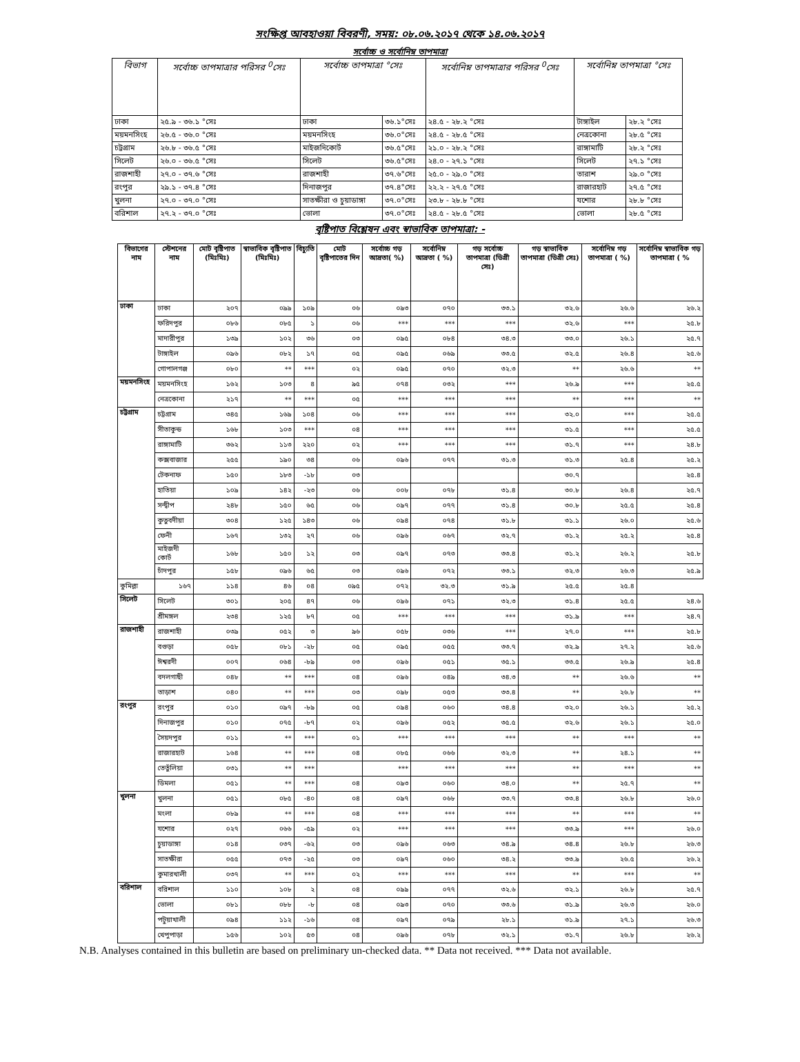সংক্ষিপ্ত আবহাওয়া বিবরণী, সময়: ০৮.০৬.২০১৭ থেকে ১৪.০৬.২০১৭
সর্বোচ্চ ও সর্বোনিম্ন তাপমাত্রা
| বিভাগ | সর্বোচ্চ তাপমাত্রার পরিসর <sup>0</sup>সেঃ | সর্বোচ্চ তাপমাত্রা °সেঃ | | সর্বোনিম্ন তাপমাত্রার পরিসর <sup>0</sup>সেঃ | সর্বোনিম্ন তাপমাত্রা °সেঃ | |
| --- | --- | --- | --- | --- | --- | --- |
| ঢাকা | ২৫.৯ - ৩৬.১ °সেঃ | ঢাকা | ৩৬.১°সেঃ | ২৪.৫ - ২৮.২ °সেঃ | টাঙ্গাইল | ২৮.২ °সেঃ |
| ময়মনসিংহ | ২৬.৫ - ৩৬.০ °সেঃ | ময়মনসিংহ | ৩৬.০°সেঃ | ২৪.৫ - ২৮.৫ °সেঃ | নেত্রকোনা | ২৮.৫ °সেঃ |
| চট্টগ্রাম | ২৬.৮ - ৩৬.৫ °সেঃ | মাইজদিকোর্ট | ৩৬.৫°সেঃ | ২১.০ - ২৮.২ °সেঃ | রাঙ্গামাটি | ২৮.২ °সেঃ |
| সিলেট | ২৬.০ - ৩৬.৫ °সেঃ | সিলেট | ৩৬.৫°সেঃ | ২৪.০ - ২৭.১ °সেঃ | সিলেট | ২৭.১ °সেঃ |
| রাজশাহী | ২৭.০ - ৩৭.৬ °সেঃ | রাজশাহী | ৩৭.৬°সেঃ | ২৫.০ - ২৯.০ °সেঃ | তারাশ | ২৯.০ °সেঃ |
| রংপুর | ২৯.১ - ৩৭.৪ °সেঃ | দিনাজপুর | ৩৭.৪°সেঃ | ২২.২ - ২৭.৫ °সেঃ | রাজারহাট | ২৭.৫ °সেঃ |
| খুলনা | ২৭.০ - ৩৭.০ °সেঃ | সাতক্ষীরা ও চুয়াডাঙ্গা | ৩৭.০°সেঃ | ২৩.৮ - ২৮.৮ °সেঃ | যশোর | ২৮.৮ °সেঃ |
| বরিশাল | ২৭.২ - ৩৭.০ °সেঃ | ভোলা | ৩৭.০°সেঃ | ২৪.৫ - ২৮.৫ °সেঃ | ভোলা | ২৮.৫ °সেঃ |
বৃষ্টিপাত বিশ্লেষন এবং স্বাভাবিক তাপমাত্রা: -
| বিভাগের নাম | স্টেশনের নাম | মোট বৃষ্টিপাত (মিঃমিঃ) | স্বাভাবিক বৃষ্টিপাত (মিঃমিঃ) | বিচ্যুতি | মোট বৃষ্টিপাতের দিন | সর্বোচ্চ গড় আদ্রতা( %) | সর্বোনিম্ন আদ্রতা ( %) | গড় সর্বোচ্চ তাপমাত্রা (ডিগ্রী সেঃ) | গড় স্বাভাবিক তাপমাত্রা (ডিগ্রী সেঃ) | সর্বোনিম্ন গড় তাপমাত্রা ( %) | সর্বোনিম্ন স্বাভাবিক গড় তাপমাত্রা ( % |
| --- | --- | --- | --- | --- | --- | --- | --- | --- | --- | --- | --- |
| ঢাকা | ঢাকা | ২০৭ | ০৯৯ | ১০৯ | ০৬ | ০৯৩ | ০৭০ | ৩৩.১ | ৩২.৬ | ২৬.৬ | ২৬.২ |
| | ফরিদপুর | ০৮৬ | ০৮৫ | ১ | ০৬ | *** | *** | *** | ৩২.৬ | *** | ২৫.৮ |
| | মাদারীপুর | ১৩৯ | ১০২ | ৩৬ | ০৩ | ০৯৫ | ০৮৪ | ৩৪.৩ | ৩৩.০ | ২৬.১ | ২৫.৭ |
| | টাঙ্গাইল | ০৯৬ | ০৮২ | ১৭ | ০৫ | ০৯৫ | ০৬৯ | ৩৩.৫ | ৩২.৫ | ২৬.৪ | ২৫.৬ |
| | গোপালগঞ্জ | ০৮০ | ** | *** | ০২ | ০৯৫ | ০৭০ | ৩২.৩ | ** | ২৬.৬ | ** |
| ময়মনসিংহ | ময়মনসিংহ | ১৬২ | ১০৩ | ৪ | ৯৫ | ০৭৪ | ০৩২ | *** | ২৬.৯ | *** | ২৫.৫ |
| | নেত্রকোনা | ২১৭ | ** | *** | ০৫ | *** | *** | *** | ** | *** | ** |
| চট্টগ্রাম | চট্টগ্রাম | ৩৪৫ | ১৬৯ | ১০৪ | ০৬ | *** | *** | *** | ৩২.০ | *** | ২৫.৫ |
| | সীতাকুন্ড | ১৬৮ | ১০৩ | *** | ০৪ | *** | *** | *** | ৩১.৫ | *** | ২৫.৫ |
| | রাঙ্গামাটি | ৩৬২ | ১১৩ | ২২০ | ০২ | *** | *** | *** | ৩১.৭ | *** | ২৪.৮ |
| | কক্সবাজার | ২৫৫ | ১৯০ | ৩৪ | ০৬ | ০৯৬ | ০৭৭ | ৩১.৩ | ৩১.৩ | ২৫.৪ | ২৫.২ |
| | টেকনাফ | ১৫০ | ১৮৩ | -১৮ | ০৩ | | | | ৩০.৭ | | ২৫.৪ |
| | হাতিয়া | ১০৯ | ১৪২ | -২৩ | ০৬ | ০০৮ | ০৭৮ | ৩১.৪ | ৩০.৮ | ২৬.৪ | ২৫.৭ |
| | সন্দ্বীপ | ২৪৮ | ১৫০ | ৬৫ | ০৬ | ০৯৭ | ০৭৭ | ৩১.৪ | ৩০.৮ | ২৫.৫ | ২৫.৪ |
| | কুতুবদীয়া | ৩০৪ | ১২৫ | ১৪৩ | ০৬ | ০৯৪ | ০৭৪ | ৩১.৮ | ৩১.১ | ২৬.০ | ২৫.৬ |
| | ফেনী | ১৬৭ | ১৩২ | ২৭ | ০৬ | ০৯৬ | ০৬৭ | ৩২.৭ | ৩১.২ | ২৫.২ | ২৫.৪ |
| | মাইজদী কোর্ট | ১৬৮ | ১৫০ | ১২ | ০৩ | ০৯৭ | ০৭৩ | ৩৩.৪ | ৩১.২ | ২৬.২ | ২৫.৮ |
| | চাঁদপুর | ১৫৮ | ০৯৬ | ৬৫ | ০৩ | ০৯৬ | ০৭২ | ৩৩.১ | ৩২.৩ | ২৬.৩ | ২৫.৯ |
| কুমিল্লা | ১৬৭ | ১১৪ | ৪৬ | ০৪ | ০৯৫ | ০৭২ | ৩২.৩ | ৩১.৯ | ২৫.৫ | ২৫.৪ | |
| সিলেট | সিলেট | ৩০১ | ২০৫ | ৪৭ | ০৬ | ০৯৬ | ০৭১ | ৩২.৩ | ৩১.৪ | ২৫.৫ | ২৪.৬ |
| | শ্রীমঙ্গল | ২৩৪ | ১২৫ | ৮৭ | ০৫ | *** | *** | *** | ৩১.৯ | *** | ২৪.৭ |
| রাজশাহী | রাজশাহী | ০৩৯ | ০৫২ | ৩ | ৯৬ | ০৫৮ | ০৩৬ | *** | ২৭.০ | *** | ২৫.৮ |
| | বগুড়া | ০৫৮ | ০৮১ | -২৮ | ০৫ | ০৯৫ | ০৫৫ | ৩৩.৭ | ৩২.৯ | ২৭.২ | ২৫.৬ |
| | ঈশ্বরদী | ০০৭ | ০৬৪ | -৮৯ | ০৩ | ০৯৬ | ০৫১ | ৩৫.১ | ৩৩.৫ | ২৬.৯ | ২৫.৪ |
| | বদলগাছী | ০৪৮ | ** | *** | ০৪ | ০৯৬ | ০৪৯ | ৩৪.৩ | ** | ২৬.৬ | ** |
| | তাড়াশ | ০৪০ | ** | *** | ০৩ | ০৯৮ | ০৫৩ | ৩৩.৪ | ** | ২৬.৮ | ** |
| রংপুর | রংপুর | ০১০ | ০৯৭ | -৮৯ | ০৫ | ০৯৪ | ০৬০ | ৩৪.৪ | ৩২.০ | ২৬.১ | ২৫.২ |
| | দিনাজপুর | ০১০ | ০৭৫ | -৮৭ | ০২ | ০৯৬ | ০৫২ | ৩৫.৫ | ৩২.৬ | ২৬.১ | ২৫.০ |
| | সৈয়দপুর | ০১১ | ** | *** | ০১ | *** | *** | *** | ** | *** | ** |
| | রাজারহাট | ১৬৪ | ** | *** | ০৪ | ০৮৫ | ০৬৬ | ৩২.৩ | ** | ২৪.১ | ** |
| | তেতুঁলিয়া | ০৩১ | ** | *** | | *** | *** | *** | ** | *** | ** |
| | ডিমলা | ০৫১ | ** | *** | ০৪ | ০৯৩ | ০৬০ | ৩৪.০ | ** | ২৫.৭ | ** |
| খুলনা | খুলনা | ০৫১ | ০৮৫ | -৪০ | ০৪ | ০৯৭ | ০৬৮ | ৩৩.৭ | ৩৩.৪ | ২৬.৮ | ২৬.০ |
| | মংলা | ০৮৯ | ** | *** | ০৪ | *** | *** | *** | ** | *** | ** |
| | যশোর | ০২৭ | ০৬৬ | -৫৯ | ০২ | *** | *** | *** | ৩৩.৯ | *** | ২৬.০ |
| | চুয়াডাঙ্গা | ০১৪ | ০৩৭ | -৬২ | ০৩ | ০৯৬ | ০৬৩ | ৩৪.৯ | ৩৪.৪ | ২৬.৮ | ২৬.৩ |
| | সাতক্ষীরা | ০৫৫ | ০৭৩ | -২৫ | ০৩ | ০৯৭ | ০৬০ | ৩৪.২ | ৩৩.৯ | ২৬.৫ | ২৬.২ |
| | কুমারখালী | ০৩৭ | ** | *** | ০২ | *** | *** | *** | ** | *** | ** |
| বরিশাল | বরিশাল | ১১০ | ১০৮ | ২ | ০৪ | ০৯৯ | ০৭৭ | ৩২.৬ | ৩২.১ | ২৬.৮ | ২৫.৭ |
| | ভোলা | ০৮১ | ০৮৮ | -৮ | ০৪ | ০৯৩ | ০৭০ | ৩৩.৬ | ৩১.৯ | ২৬.৩ | ২৬.০ |
| | পটুয়াখালী | ০৯৪ | ১১২ | -১৬ | ০৪ | ০৯৭ | ০৭৯ | ২৮.১ | ৩১.৯ | ২৭.১ | ২৬.৩ |
| | খেপুপাড়া | ১৫৬ | ১০২ | ৫৩ | ০৪ | ০৯৬ | ০৭৮ | ৩২.১ | ৩১.৭ | ২৬.৮ | ২৬.২ |
N.B. Analyses contained in this bulletin are based on preliminary un-checked data. ** Data not received. *** Data not available.